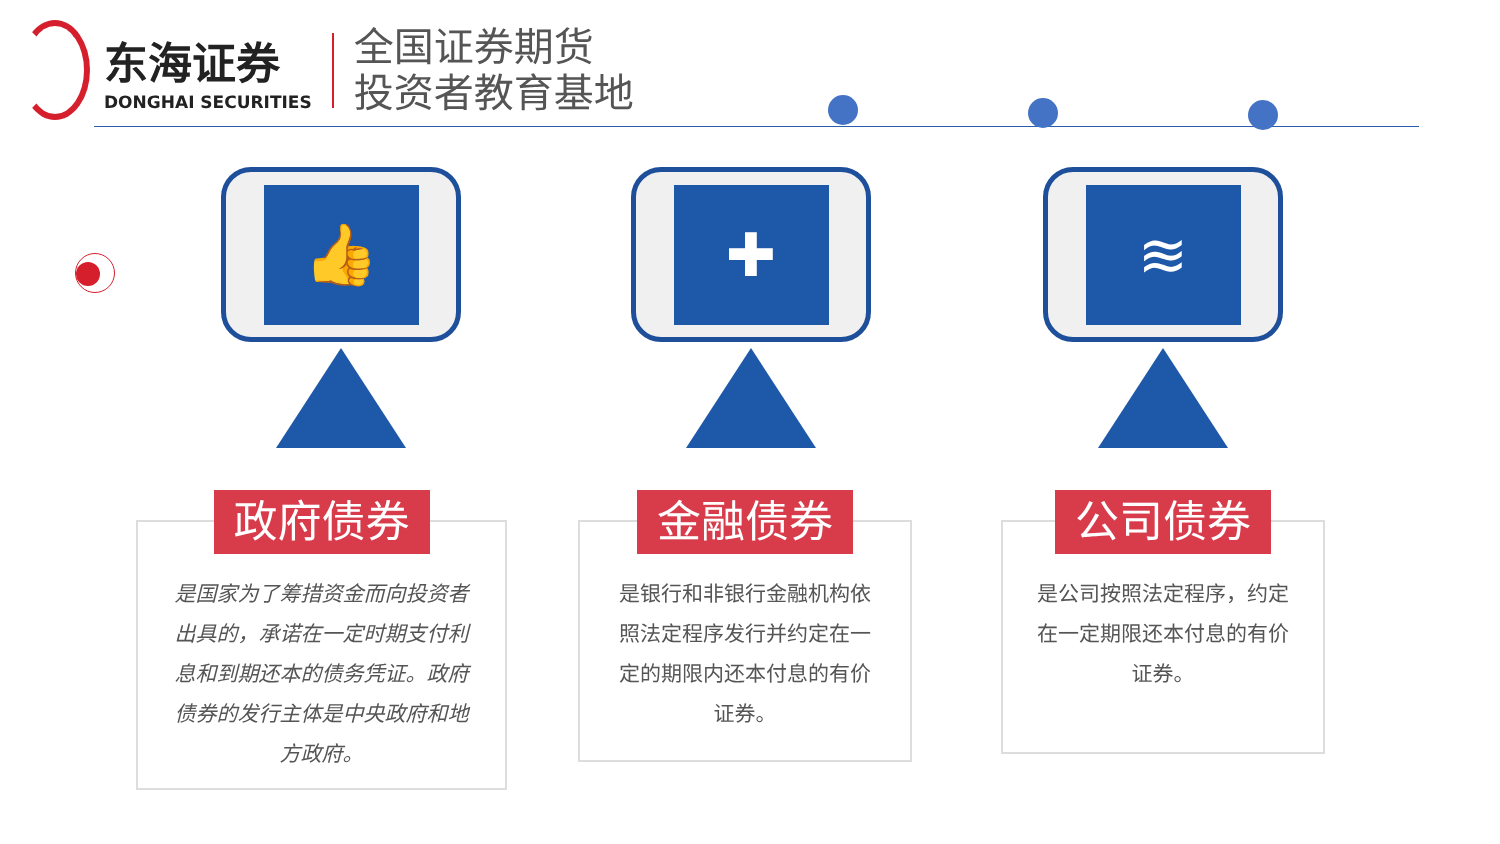东海证券
DONGHAI SECURITIES
全国证券期货
投资者教育基地
👍 ✚ ≋
政府债券
是国家为了筹措资金而向投资者出具的，承诺在一定时期支付利息和到期还本的债务凭证。政府债券的发行主体是中央政府和地方政府。
金融债券
是银行和非银行金融机构依照法定程序发行并约定在一定的期限内还本付息的有价证券。
公司债券
是公司按照法定程序，约定在一定期限还本付息的有价证券。